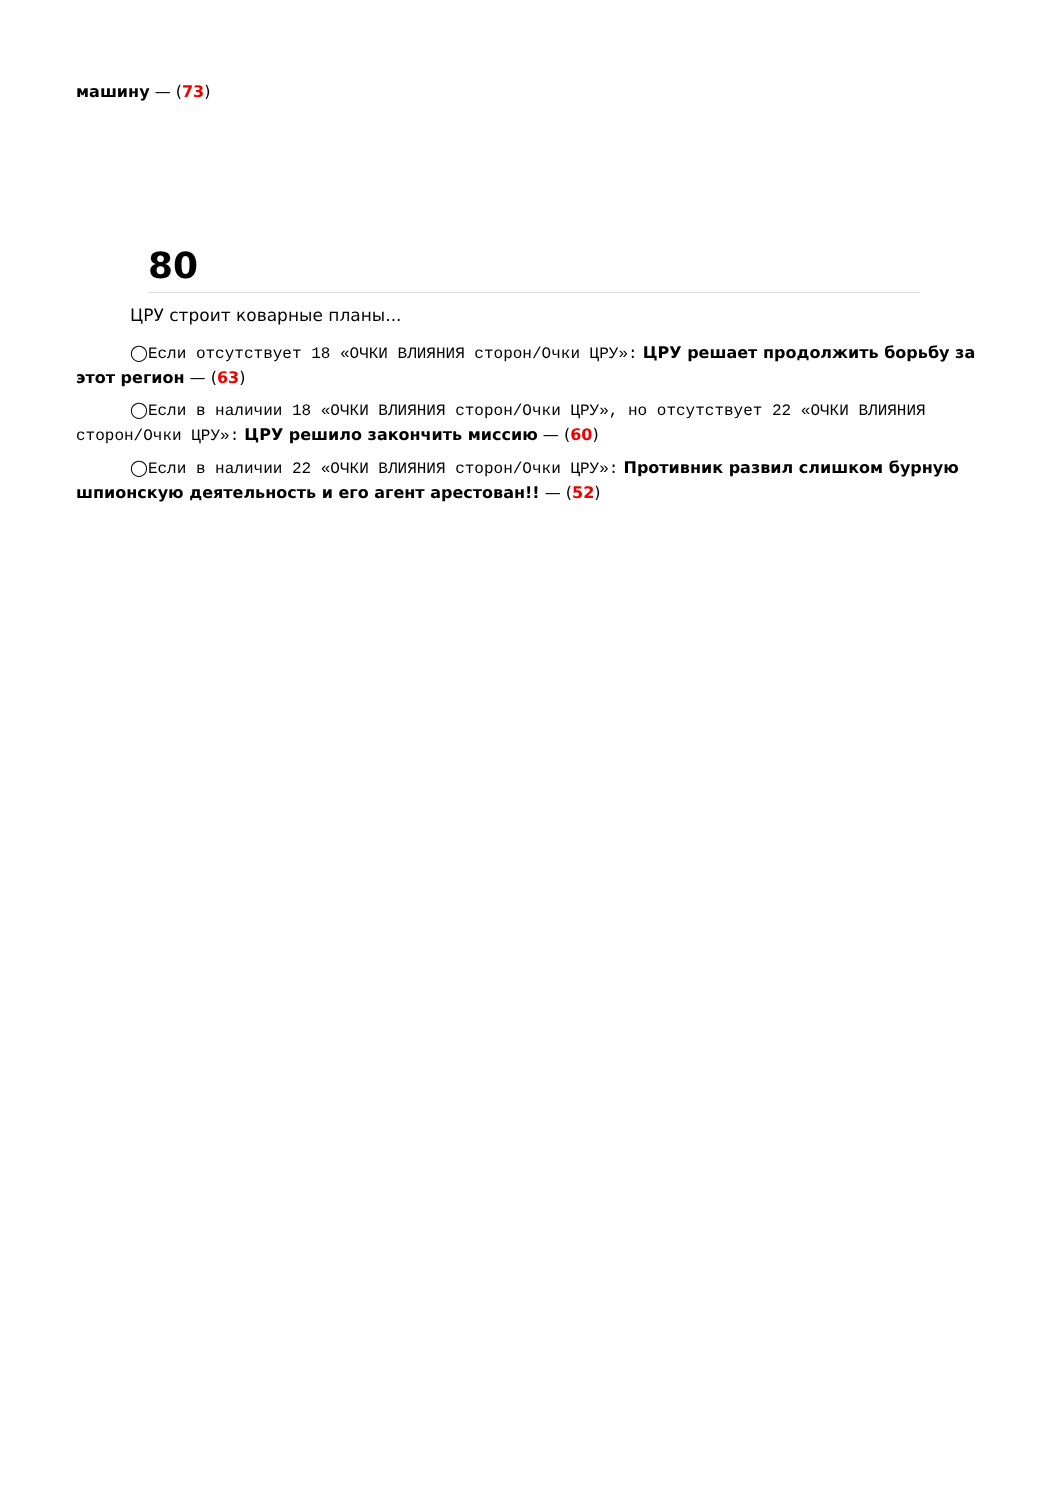машину — (73)
80
ЦРУ строит коварные планы...
◯Если отсутствует 18 «ОЧКИ ВЛИЯНИЯ сторон/Очки ЦРУ»: ЦРУ решает продолжить борьбу за этот регион — (63)
◯Если в наличии 18 «ОЧКИ ВЛИЯНИЯ сторон/Очки ЦРУ», но отсутствует 22 «ОЧКИ ВЛИЯНИЯ сторон/Очки ЦРУ»: ЦРУ решило закончить миссию — (60)
◯Если в наличии 22 «ОЧКИ ВЛИЯНИЯ сторон/Очки ЦРУ»: Противник развил слишком бурную шпионскую деятельность и его агент арестован!! — (52)